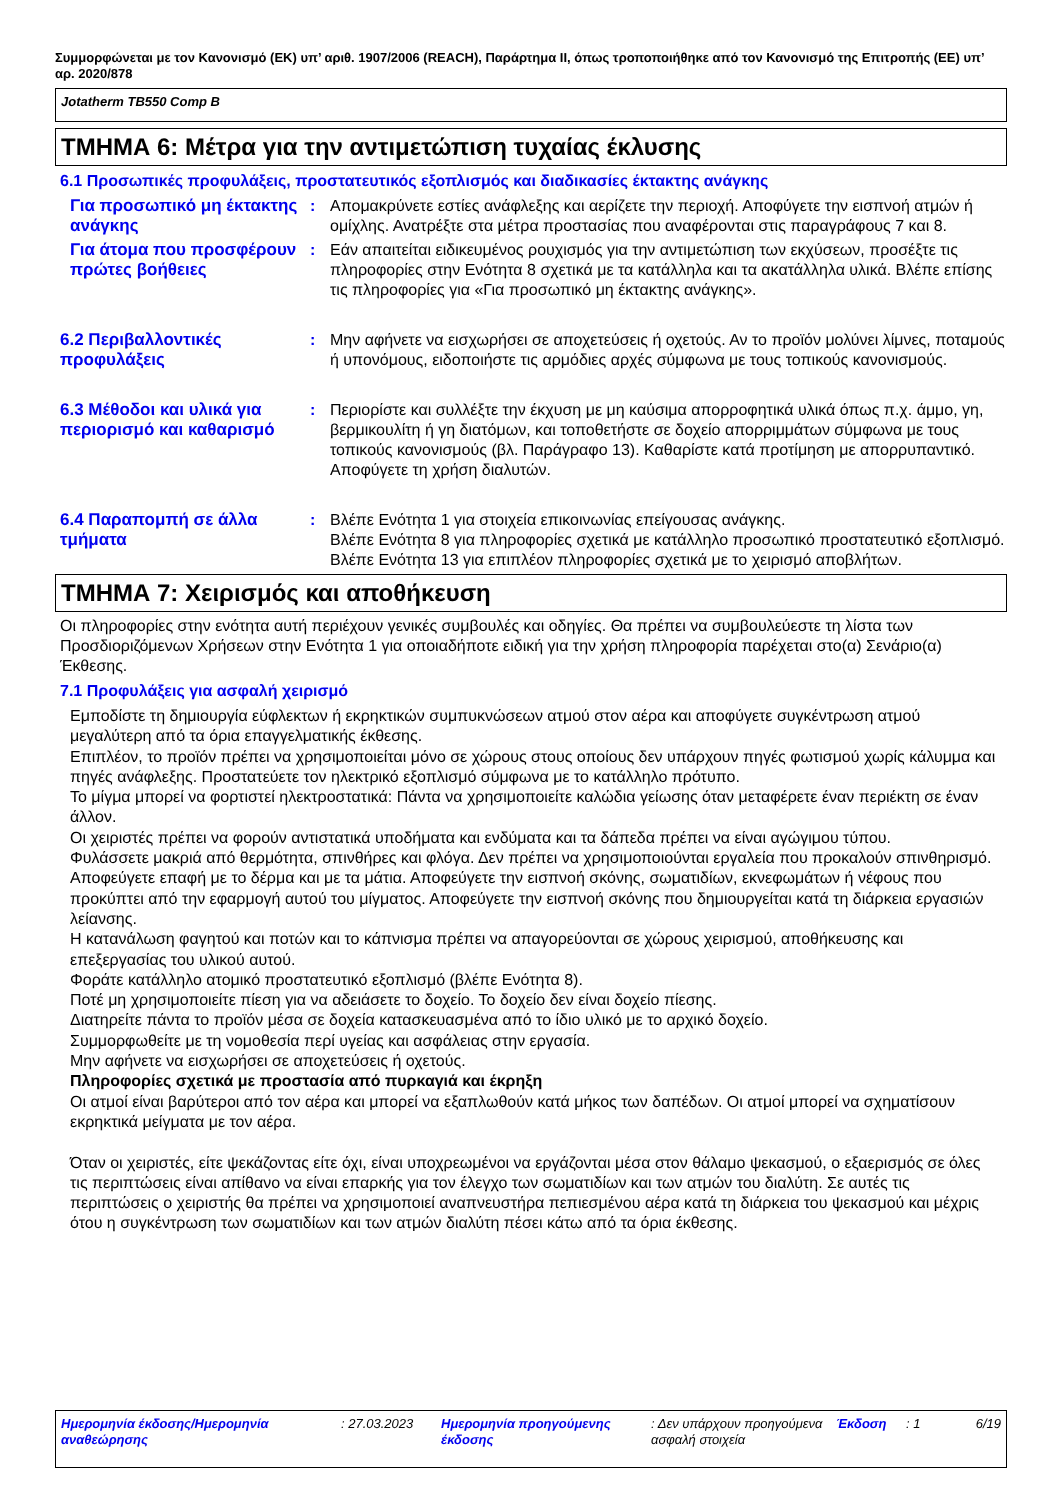Συμμορφώνεται με τον Κανονισμό (ΕΚ) υπ’ αριθ. 1907/2006 (REACH), Παράρτημα II, όπως τροποποιήθηκε από τον Κανονισμό της Επιτροπής (ΕΕ) υπ’ αρ. 2020/878
Jotatherm TB550 Comp B
ΤΜΗΜΑ 6: Μέτρα για την αντιμετώπιση τυχαίας έκλυσης
6.1 Προσωπικές προφυλάξεις, προστατευτικός εξοπλισμός και διαδικασίες έκτακτης ανάγκης
Για προσωπικό μη έκτακτης ανάγκης
: Απομακρύνετε εστίες ανάφλεξης και αερίζετε την περιοχή. Αποφύγετε την εισπνοή ατμών ή ομίχλης. Ανατρέξτε στα μέτρα προστασίας που αναφέρονται στις παραγράφους 7 και 8.
Για άτομα που προσφέρουν πρώτες βοήθειες
: Εάν απαιτείται ειδικευμένος ρουχισμός για την αντιμετώπιση των εκχύσεων, προσέξτε τις πληροφορίες στην Ενότητα 8 σχετικά με τα κατάλληλα και τα ακατάλληλα υλικά. Βλέπε επίσης τις πληροφορίες για «Για προσωπικό μη έκτακτης ανάγκης».
6.2 Περιβαλλοντικές προφυλάξεις
: Μην αφήνετε να εισχωρήσει σε αποχετεύσεις ή οχετούς. Αν το προϊόν μολύνει λίμνες, ποταμούς ή υπονόμους, ειδοποιήστε τις αρμόδιες αρχές σύμφωνα με τους τοπικούς κανονισμούς.
6.3 Μέθοδοι και υλικά για περιορισμό και καθαρισμό
: Περιορίστε και συλλέξτε την έκχυση με μη καύσιμα απορροφητικά υλικά όπως π.χ. άμμο, γη, βερμικουλίτη ή γη διατόμων, και τοποθετήστε σε δοχείο απορριμμάτων σύμφωνα με τους τοπικούς κανονισμούς (βλ. Παράγραφο 13). Καθαρίστε κατά προτίμηση με απορρυπαντικό. Αποφύγετε τη χρήση διαλυτών.
6.4 Παραπομπή σε άλλα τμήματα
: Βλέπε Ενότητα 1 για στοιχεία επικοινωνίας επείγουσας ανάγκης.
Βλέπε Ενότητα 8 για πληροφορίες σχετικά με κατάλληλο προσωπικό προστατευτικό εξοπλισμό.
Βλέπε Ενότητα 13 για επιπλέον πληροφορίες σχετικά με το χειρισμό αποβλήτων.
ΤΜΗΜΑ 7: Χειρισμός και αποθήκευση
Οι πληροφορίες στην ενότητα αυτή περιέχουν γενικές συμβουλές και οδηγίες. Θα πρέπει να συμβουλεύεστε τη λίστα των Προσδιοριζόμενων Χρήσεων στην Ενότητα 1 για οποιαδήποτε ειδική για την χρήση πληροφορία παρέχεται στο(α) Σενάριο(α) Έκθεσης.
7.1 Προφυλάξεις για ασφαλή χειρισμό
Εμποδίστε τη δημιουργία εύφλεκτων ή εκρηκτικών συμπυκνώσεων ατμού στον αέρα και αποφύγετε συγκέντρωση ατμού μεγαλύτερη από τα όρια επαγγελματικής έκθεσης.
Επιπλέον, το προϊόν πρέπει να χρησιμοποιείται μόνο σε χώρους στους οποίους δεν υπάρχουν πηγές φωτισμού χωρίς κάλυμμα και πηγές ανάφλεξης. Προστατεύετε τον ηλεκτρικό εξοπλισμό σύμφωνα με το κατάλληλο πρότυπο.
Το μίγμα μπορεί να φορτιστεί ηλεκτροστατικά: Πάντα να χρησιμοποιείτε καλώδια γείωσης όταν μεταφέρετε έναν περιέκτη σε έναν άλλον.
Οι χειριστές πρέπει να φορούν αντιστατικά υποδήματα και ενδύματα και τα δάπεδα πρέπει να είναι αγώγιμου τύπου.
Φυλάσσετε μακριά από θερμότητα, σπινθήρες και φλόγα. Δεν πρέπει να χρησιμοποιούνται εργαλεία που προκαλούν σπινθηρισμό.
Αποφεύγετε επαφή με το δέρμα και με τα μάτια. Αποφεύγετε την εισπνοή σκόνης, σωματιδίων, εκνεφωμάτων ή νέφους που προκύπτει από την εφαρμογή αυτού του μίγματος. Αποφεύγετε την εισπνοή σκόνης που δημιουργείται κατά τη διάρκεια εργασιών λείανσης.
Η κατανάλωση φαγητού και ποτών και το κάπνισμα πρέπει να απαγορεύονται σε χώρους χειρισμού, αποθήκευσης και επεξεργασίας του υλικού αυτού.
Φοράτε κατάλληλο ατομικό προστατευτικό εξοπλισμό (βλέπε Ενότητα 8).
Ποτέ μη χρησιμοποιείτε πίεση για να αδειάσετε το δοχείο. Το δοχείο δεν είναι δοχείο πίεσης.
Διατηρείτε πάντα το προϊόν μέσα σε δοχεία κατασκευασμένα από το ίδιο υλικό με το αρχικό δοχείο.
Συμμορφωθείτε με τη νομοθεσία περί υγείας και ασφάλειας στην εργασία.
Μην αφήνετε να εισχωρήσει σε αποχετεύσεις ή οχετούς.
Πληροφορίες σχετικά με προστασία από πυρκαγιά και έκρηξη
Οι ατμοί είναι βαρύτεροι από τον αέρα και μπορεί να εξαπλωθούν κατά μήκος των δαπέδων. Οι ατμοί μπορεί να σχηματίσουν εκρηκτικά μείγματα με τον αέρα.
Όταν οι χειριστές, είτε ψεκάζοντας είτε όχι, είναι υποχρεωμένοι να εργάζονται μέσα στον θάλαμο ψεκασμού, ο εξαερισμός σε όλες τις περιπτώσεις είναι απίθανο να είναι επαρκής για τον έλεγχο των σωματιδίων και των ατμών του διαλύτη. Σε αυτές τις περιπτώσεις ο χειριστής θα πρέπει να χρησιμοποιεί αναπνευστήρα πεπιεσμένου αέρα κατά τη διάρκεια του ψεκασμού και μέχρις ότου η συγκέντρωση των σωματιδίων και των ατμών διαλύτη πέσει κάτω από τα όρια έκθεσης.
Ημερομηνία έκδοσης/Ημερομηνία αναθεώρησης
: 27.03.2023 Ημερομηνία προηγούμενης έκδοσης
: Δεν υπάρχουν προηγούμενα ασφαλή στοιχεία
Έκδοση : 1 6/19